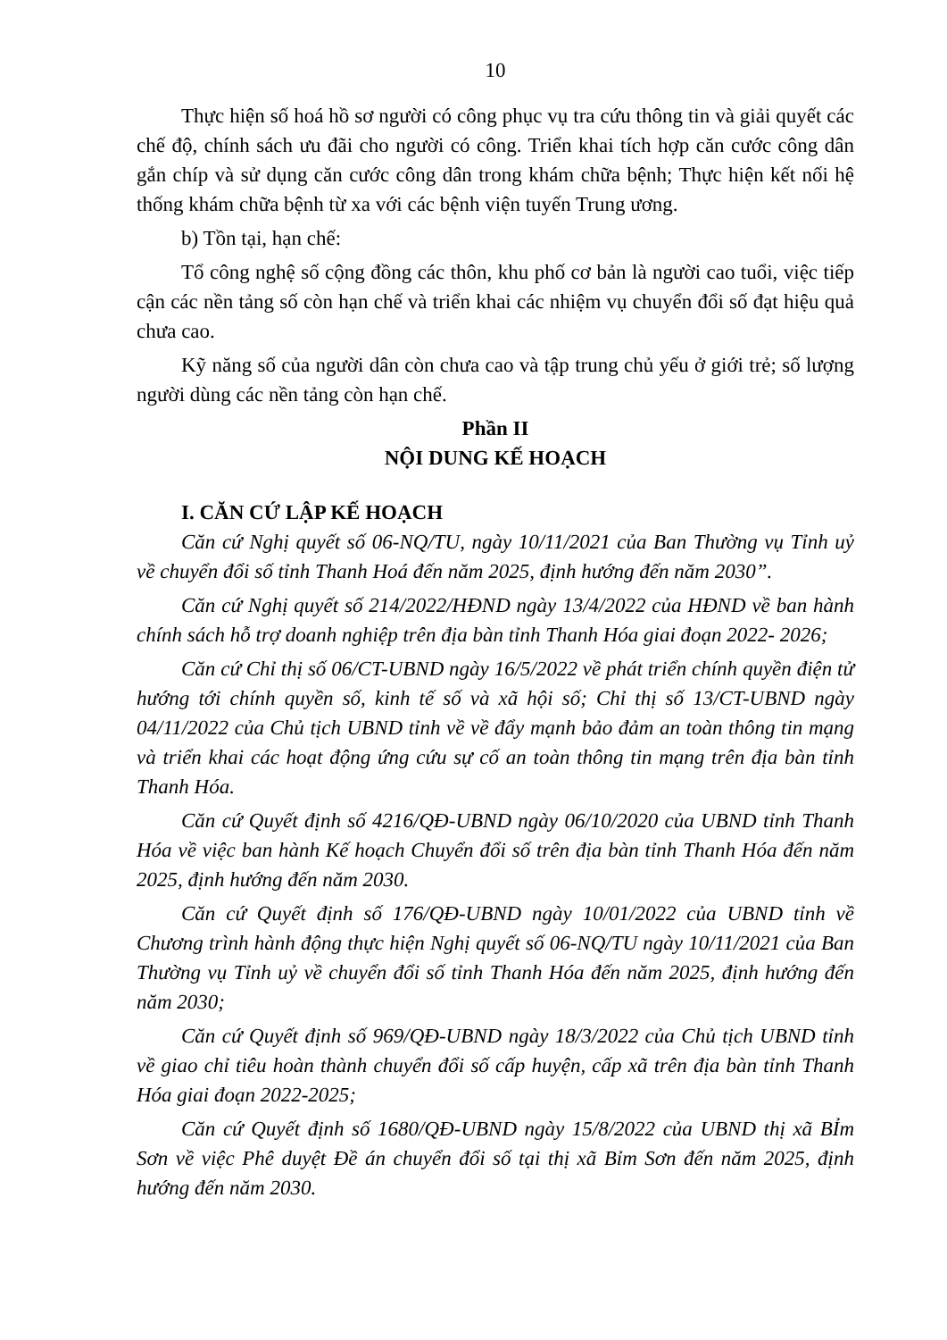10
Thực hiện số hoá hồ sơ người có công phục vụ tra cứu thông tin và giải quyết các chế độ, chính sách ưu đãi cho người có công. Triển khai tích hợp căn cước công dân gắn chíp và sử dụng căn cước công dân trong khám chữa bệnh; Thực hiện kết nối hệ thống khám chữa bệnh từ xa với các bệnh viện tuyến Trung ương.
b) Tồn tại, hạn chế:
Tổ công nghệ số cộng đồng các thôn, khu phố cơ bản là người cao tuổi, việc tiếp cận các nền tảng số còn hạn chế và triển khai các nhiệm vụ chuyển đổi số đạt hiệu quả chưa cao.
Kỹ năng số của người dân còn chưa cao và tập trung chủ yếu ở giới trẻ; số lượng người dùng các nền tảng còn hạn chế.
Phần II
NỘI DUNG KẾ HOẠCH
I. CĂN CỨ LẬP KẾ HOẠCH
Căn cứ Nghị quyết số 06-NQ/TU, ngày 10/11/2021 của Ban Thường vụ Tỉnh uỷ về chuyển đổi số tỉnh Thanh Hoá đến năm 2025, định hướng đến năm 2030”.
Căn cứ Nghị quyết số 214/2022/HĐND ngày 13/4/2022 của HĐND về ban hành chính sách hỗ trợ doanh nghiệp trên địa bàn tỉnh Thanh Hóa giai đoạn 2022- 2026;
Căn cứ Chỉ thị số 06/CT-UBND ngày 16/5/2022 về phát triển chính quyền điện tử hướng tới chính quyền số, kinh tế số và xã hội số; Chỉ thị số 13/CT-UBND ngày 04/11/2022 của Chủ tịch UBND tỉnh về về đẩy mạnh bảo đảm an toàn thông tin mạng và triển khai các hoạt động ứng cứu sự cố an toàn thông tin mạng trên địa bàn tỉnh Thanh Hóa.
Căn cứ Quyết định số 4216/QĐ-UBND ngày 06/10/2020 của UBND tỉnh Thanh Hóa về việc ban hành Kế hoạch Chuyển đổi số trên địa bàn tỉnh Thanh Hóa đến năm 2025, định hướng đến năm 2030.
Căn cứ Quyết định số 176/QĐ-UBND ngày 10/01/2022 của UBND tỉnh về Chương trình hành động thực hiện Nghị quyết số 06-NQ/TU ngày 10/11/2021 của Ban Thường vụ Tỉnh uỷ về chuyển đổi số tỉnh Thanh Hóa đến năm 2025, định hướng đến năm 2030;
Căn cứ Quyết định số 969/QĐ-UBND ngày 18/3/2022 của Chủ tịch UBND tỉnh về giao chỉ tiêu hoàn thành chuyển đổi số cấp huyện, cấp xã trên địa bàn tỉnh Thanh Hóa giai đoạn 2022-2025;
Căn cứ Quyết định số 1680/QĐ-UBND ngày 15/8/2022 của UBND thị xã BỈm Sơn về việc Phê duyệt Đề án chuyển đổi số tại thị xã Bỉm Sơn đến năm 2025, định hướng đến năm 2030.